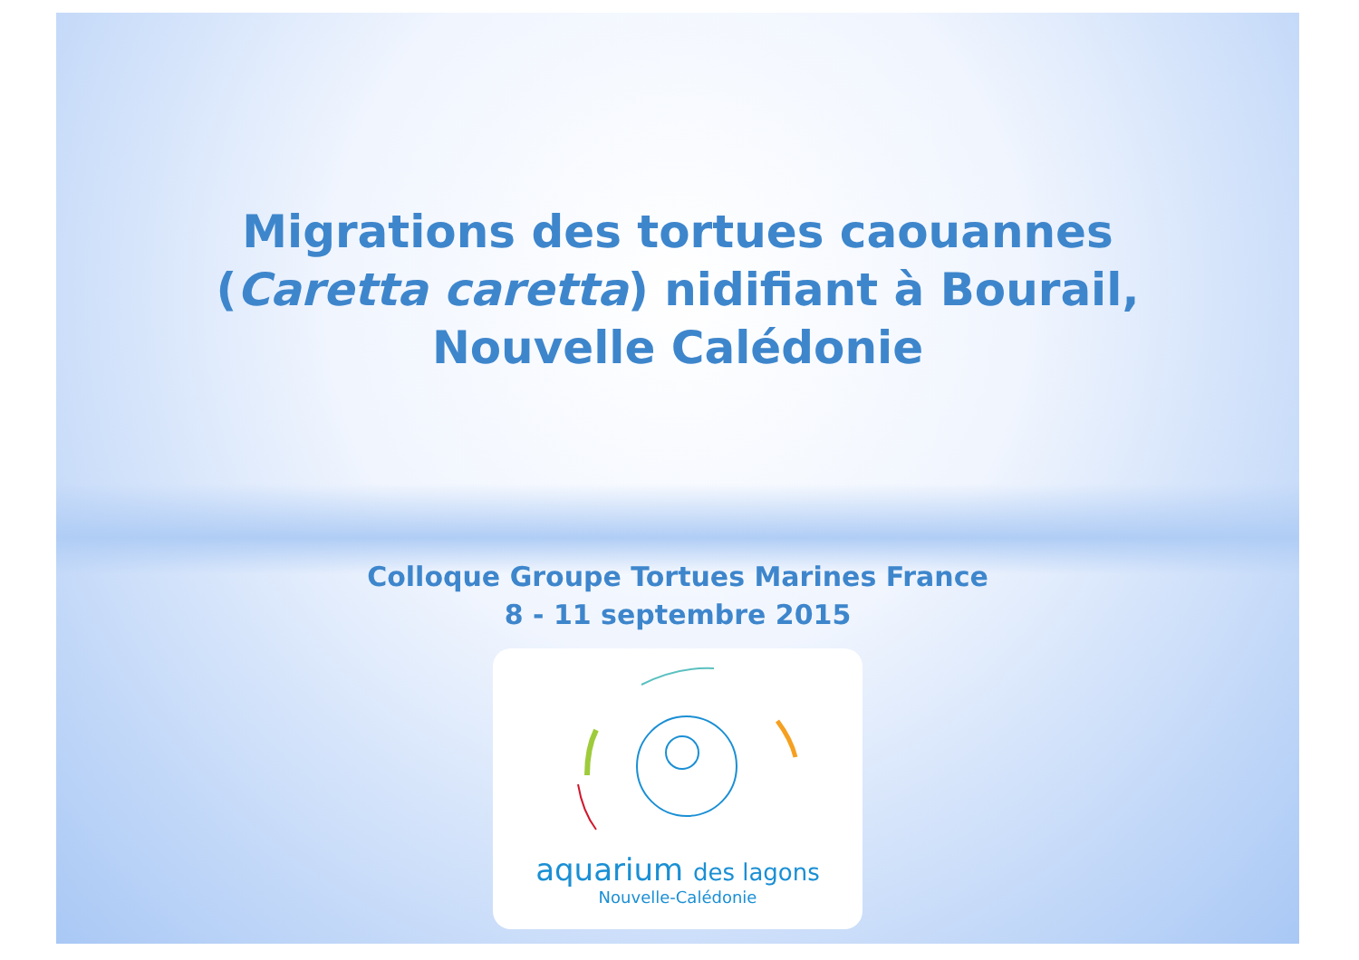Migrations des tortues caouannes (Caretta caretta) nidifiant à Bourail, Nouvelle Calédonie
Colloque Groupe Tortues Marines France
8 - 11 septembre 2015
aquarium des lagons
Nouvelle-Calédonie